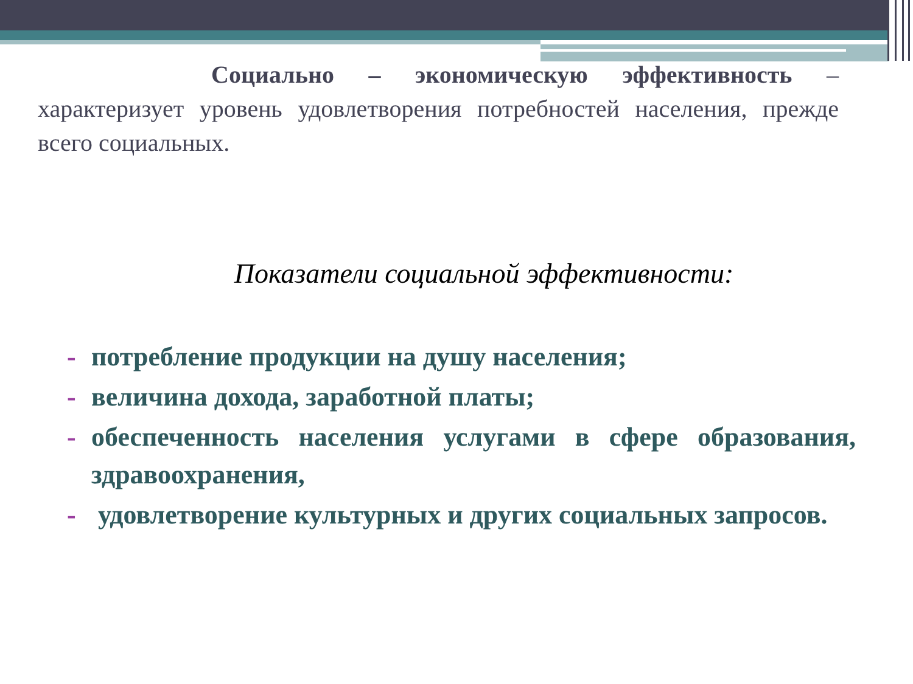Социально – экономическую эффективность – характеризует уровень удовлетворения потребностей населения, прежде всего социальных.
Показатели социальной эффективности:
- потребление продукции на душу населения;
- величина дохода, заработной платы;
- обеспеченность населения услугами в сфере образования, здравоохранения,
- удовлетворение культурных и других социальных запросов.